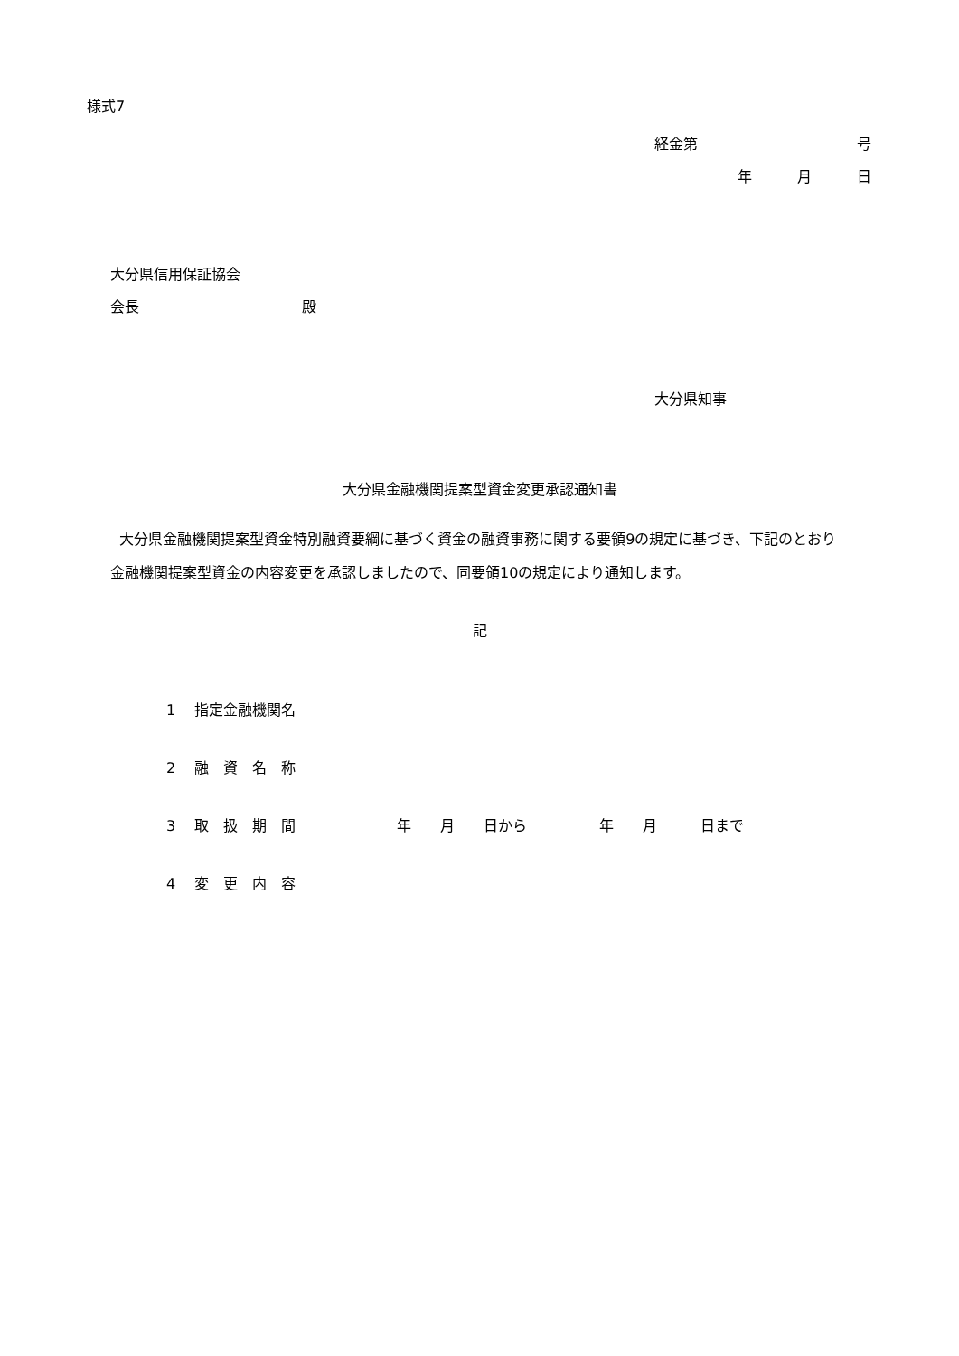様式7
経金第 号
年 月 日
大分県信用保証協会
会長 殿
大分県知事
大分県金融機関提案型資金変更承認通知書
大分県金融機関提案型資金特別融資要綱に基づく資金の融資事務に関する要領9の規定に基づき、下記のとおり金融機関提案型資金の内容変更を承認しましたので、同要領10の規定により通知します。
記
1　 指定金融機関名
2　 融　資　名　称
3　 取　扱　期　間 年　　月　　日から 年　　月　　　日まで
4　 変　更　内　容